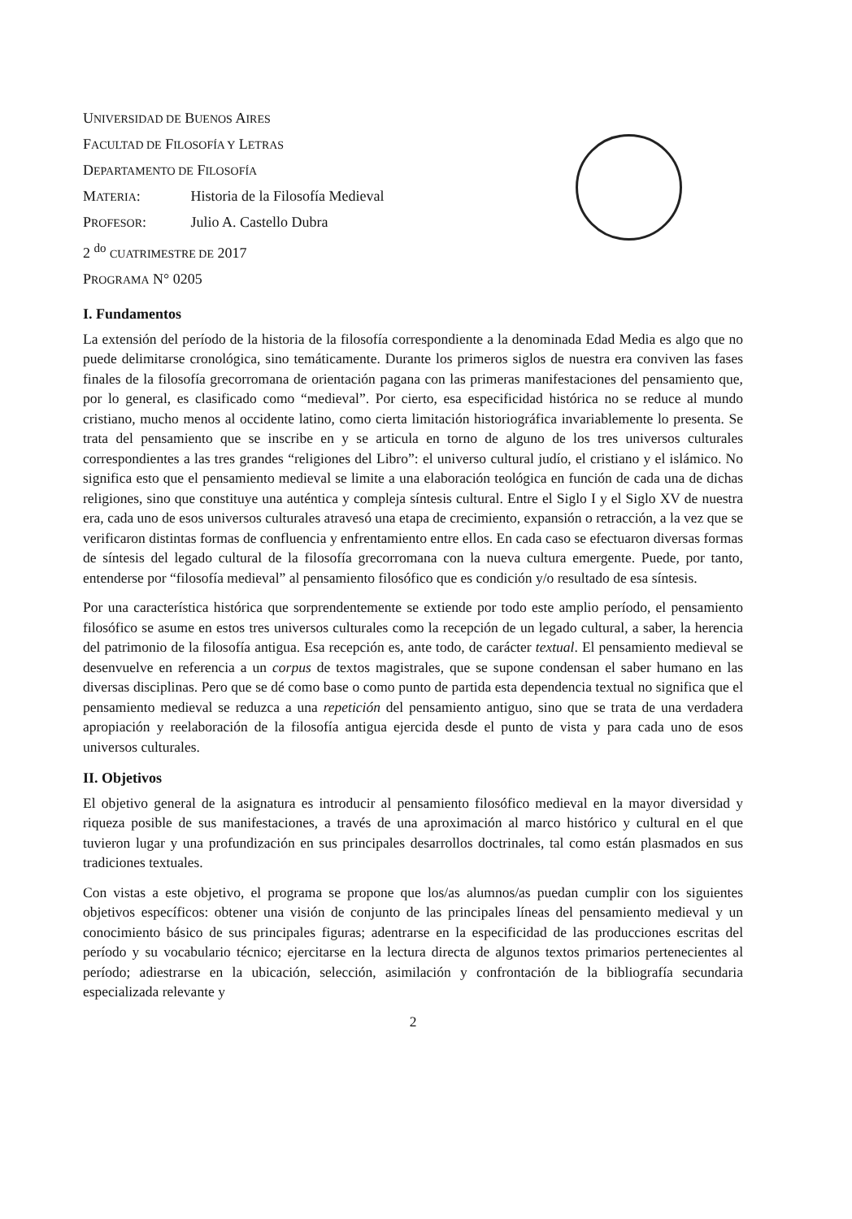UNIVERSIDAD DE BUENOS AIRES
FACULTAD DE FILOSOFÍA Y LETRAS
DEPARTAMENTO DE FILOSOFÍA
MATERIA: Historia de la Filosofía Medieval
PROFESOR: Julio A. Castello Dubra
2 <sup>do</sup> CUATRIMESTRE DE 2017
PROGRAMA N° 0205
I. Fundamentos
La extensión del período de la historia de la filosofía correspondiente a la denominada Edad Media es algo que no puede delimitarse cronológica, sino temáticamente. Durante los primeros siglos de nuestra era conviven las fases finales de la filosofía grecorromana de orientación pagana con las primeras manifestaciones del pensamiento que, por lo general, es clasificado como “medieval”. Por cierto, esa especificidad histórica no se reduce al mundo cristiano, mucho menos al occidente latino, como cierta limitación historiográfica invariablemente lo presenta. Se trata del pensamiento que se inscribe en y se articula en torno de alguno de los tres universos culturales correspondientes a las tres grandes “religiones del Libro”: el universo cultural judío, el cristiano y el islámico. No significa esto que el pensamiento medieval se limite a una elaboración teológica en función de cada una de dichas religiones, sino que constituye una auténtica y compleja síntesis cultural. Entre el Siglo I y el Siglo XV de nuestra era, cada uno de esos universos culturales atravesó una etapa de crecimiento, expansión o retracción, a la vez que se verificaron distintas formas de confluencia y enfrentamiento entre ellos. En cada caso se efectuaron diversas formas de síntesis del legado cultural de la filosofía grecorromana con la nueva cultura emergente. Puede, por tanto, entenderse por “filosofía medieval” al pensamiento filosófico que es condición y/o resultado de esa síntesis.
Por una característica histórica que sorprendentemente se extiende por todo este amplio período, el pensamiento filosófico se asume en estos tres universos culturales como la recepción de un legado cultural, a saber, la herencia del patrimonio de la filosofía antigua. Esa recepción es, ante todo, de carácter textual. El pensamiento medieval se desenvuelve en referencia a un corpus de textos magistrales, que se supone condensan el saber humano en las diversas disciplinas. Pero que se dé como base o como punto de partida esta dependencia textual no significa que el pensamiento medieval se reduzca a una repetición del pensamiento antiguo, sino que se trata de una verdadera apropiación y reelaboración de la filosofía antigua ejercida desde el punto de vista y para cada uno de esos universos culturales.
II. Objetivos
El objetivo general de la asignatura es introducir al pensamiento filosófico medieval en la mayor diversidad y riqueza posible de sus manifestaciones, a través de una aproximación al marco histórico y cultural en el que tuvieron lugar y una profundización en sus principales desarrollos doctrinales, tal como están plasmados en sus tradiciones textuales.
Con vistas a este objetivo, el programa se propone que los/as alumnos/as puedan cumplir con los siguientes objetivos específicos: obtener una visión de conjunto de las principales líneas del pensamiento medieval y un conocimiento básico de sus principales figuras; adentrarse en la especificidad de las producciones escritas del período y su vocabulario técnico; ejercitarse en la lectura directa de algunos textos primarios pertenecientes al período; adiestrarse en la ubicación, selección, asimilación y confrontación de la bibliografía secundaria especializada relevante y
2